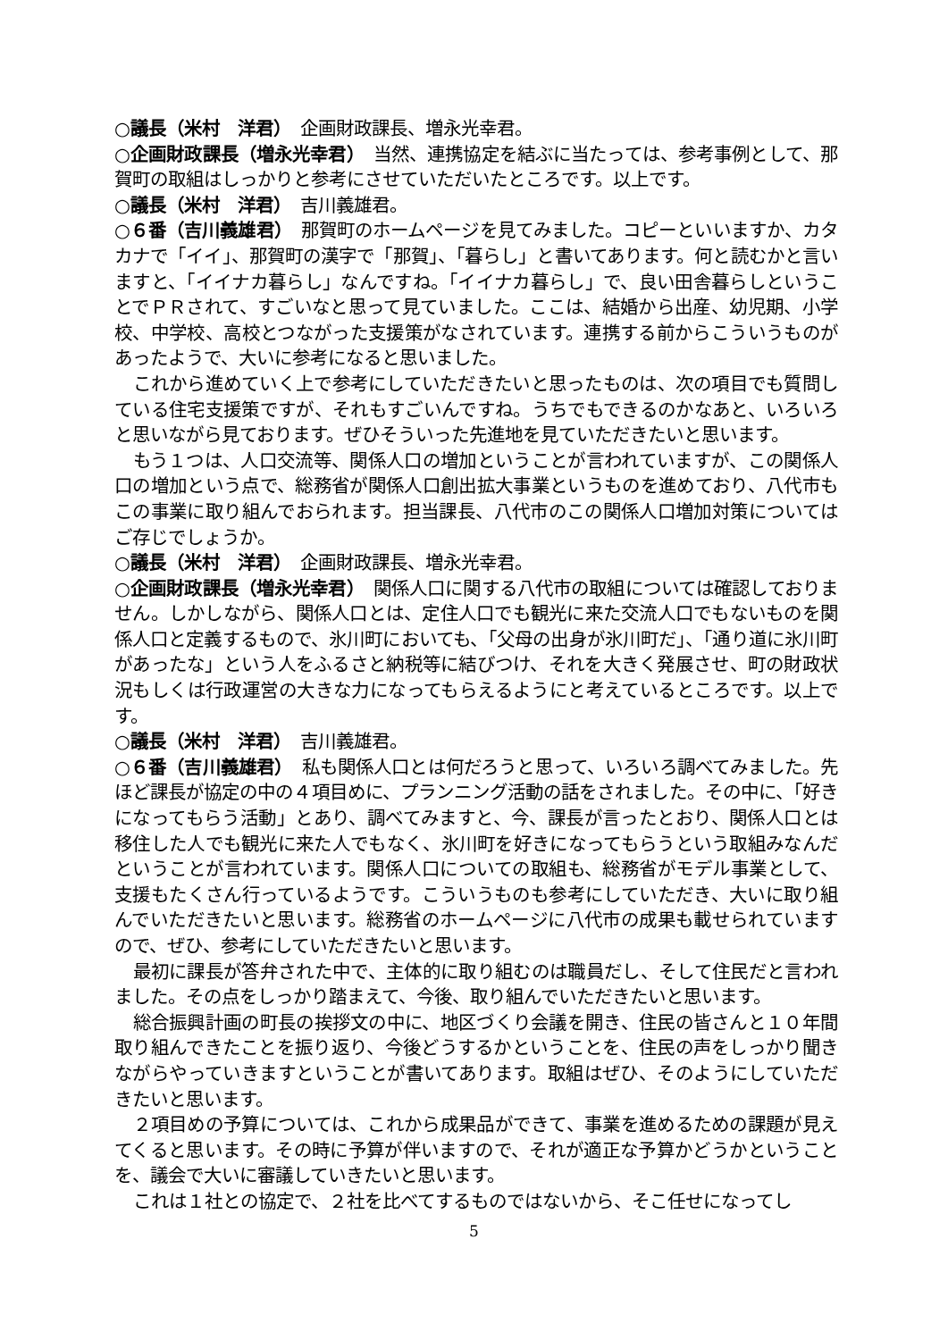○議長（米村　洋君）　企画財政課長、増永光幸君。
○企画財政課長（増永光幸君）　当然、連携協定を結ぶに当たっては、参考事例として、那賀町の取組はしっかりと参考にさせていただいたところです。以上です。
○議長（米村　洋君）　吉川義雄君。
○６番（吉川義雄君）　那賀町のホームページを見てみました。コピーといいますか、カタカナで「イイ」、那賀町の漢字で「那賀」、「暮らし」と書いてあります。何と読むかと言いますと、「イイナカ暮らし」なんですね。「イイナカ暮らし」で、良い田舎暮らしということでＰＲされて、すごいなと思って見ていました。ここは、結婚から出産、幼児期、小学校、中学校、高校とつながった支援策がなされています。連携する前からこういうものがあったようで、大いに参考になると思いました。
これから進めていく上で参考にしていただきたいと思ったものは、次の項目でも質問している住宅支援策ですが、それもすごいんですね。うちでもできるのかなあと、いろいろと思いながら見ております。ぜひそういった先進地を見ていただきたいと思います。
もう１つは、人口交流等、関係人口の増加ということが言われていますが、この関係人口の増加という点で、総務省が関係人口創出拡大事業というものを進めており、八代市もこの事業に取り組んでおられます。担当課長、八代市のこの関係人口増加対策についてはご存じでしょうか。
○議長（米村　洋君）　企画財政課長、増永光幸君。
○企画財政課長（増永光幸君）　関係人口に関する八代市の取組については確認しておりません。しかしながら、関係人口とは、定住人口でも観光に来た交流人口でもないものを関係人口と定義するもので、氷川町においても、「父母の出身が氷川町だ」、「通り道に氷川町があったな」という人をふるさと納税等に結びつけ、それを大きく発展させ、町の財政状況もしくは行政運営の大きな力になってもらえるようにと考えているところです。以上です。
○議長（米村　洋君）　吉川義雄君。
○６番（吉川義雄君）　私も関係人口とは何だろうと思って、いろいろ調べてみました。先ほど課長が協定の中の４項目めに、プランニング活動の話をされました。その中に、「好きになってもらう活動」とあり、調べてみますと、今、課長が言ったとおり、関係人口とは移住した人でも観光に来た人でもなく、氷川町を好きになってもらうという取組みなんだということが言われています。関係人口についての取組も、総務省がモデル事業として、支援もたくさん行っているようです。こういうものも参考にしていただき、大いに取り組んでいただきたいと思います。総務省のホームページに八代市の成果も載せられていますので、ぜひ、参考にしていただきたいと思います。
最初に課長が答弁された中で、主体的に取り組むのは職員だし、そして住民だと言われました。その点をしっかり踏まえて、今後、取り組んでいただきたいと思います。
総合振興計画の町長の挨拶文の中に、地区づくり会議を開き、住民の皆さんと１０年間取り組んできたことを振り返り、今後どうするかということを、住民の声をしっかり聞きながらやっていきますということが書いてあります。取組はぜひ、そのようにしていただきたいと思います。
２項目めの予算については、これから成果品ができて、事業を進めるための課題が見えてくると思います。その時に予算が伴いますので、それが適正な予算かどうかということを、議会で大いに審議していきたいと思います。
これは１社との協定で、２社を比べてするものではないから、そこ任せになってし
5